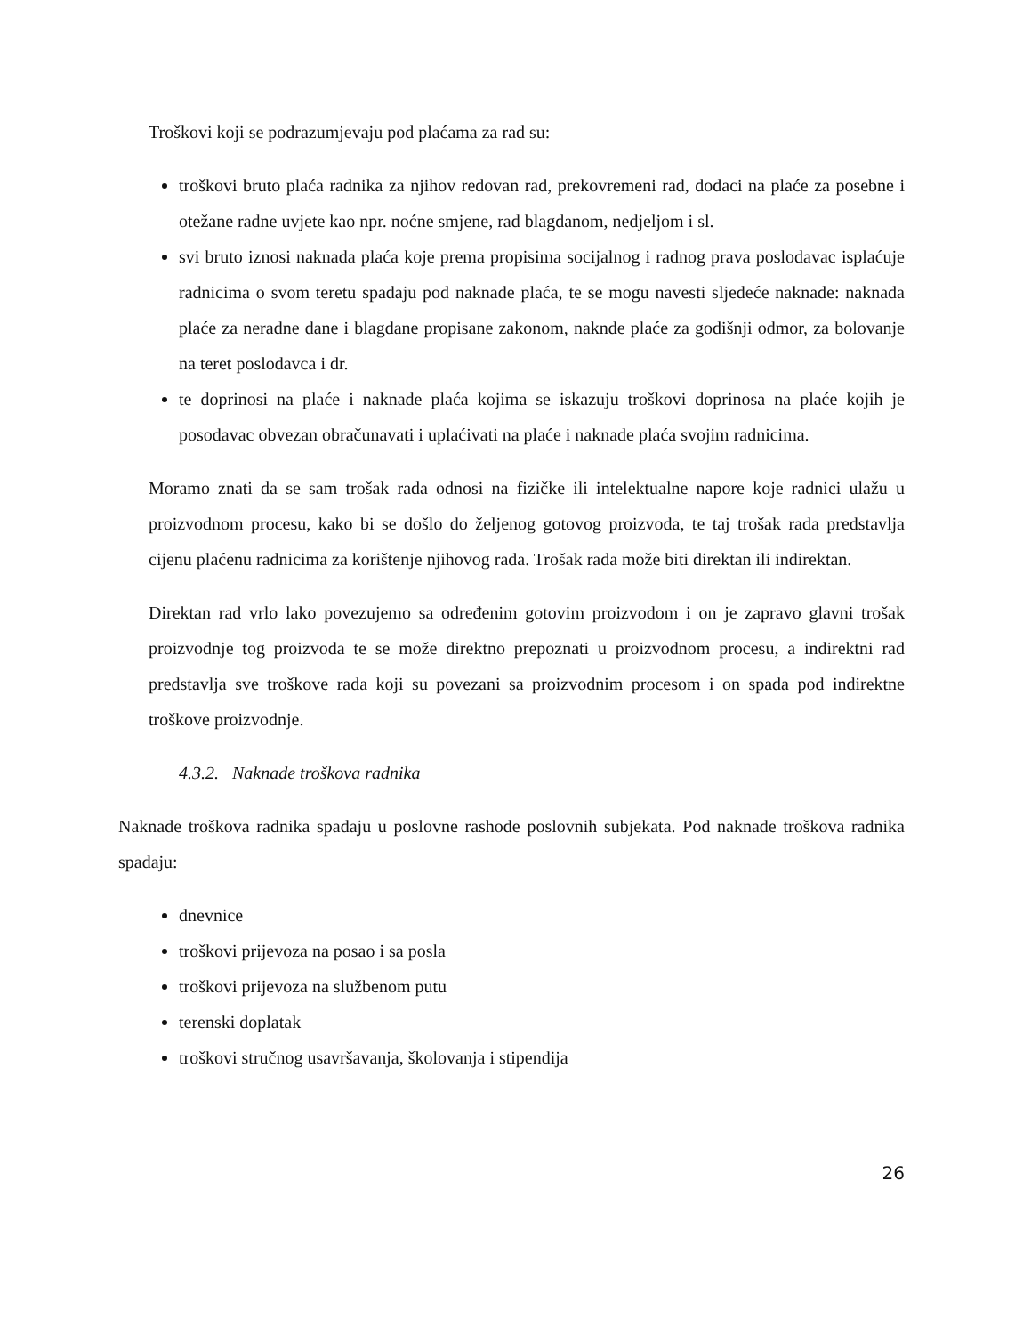Troškovi koji se podrazumjevaju pod plaćama za rad su:
troškovi bruto plaća radnika za njihov redovan rad, prekovremeni rad, dodaci na plaće za posebne i otežane radne uvjete kao npr. noćne smjene, rad blagdanom, nedjeljom i sl.
svi bruto iznosi naknada plaća koje prema propisima socijalnog i radnog prava poslodavac isplaćuje radnicima o svom teretu spadaju pod naknade plaća, te se mogu navesti sljedeće naknade: naknada plaće za neradne dane i blagdane propisane zakonom, naknde plaće za godišnji odmor, za bolovanje na teret poslodavca i dr.
te doprinosi na plaće i naknade plaća kojima se iskazuju troškovi doprinosa na plaće kojih je posodavac obvezan obračunavati i uplaćivati na plaće i naknade plaća svojim radnicima.
Moramo znati da se sam trošak rada odnosi na fizičke ili intelektualne napore koje radnici ulažu u proizvodnom procesu, kako bi se došlo do željenog gotovog proizvoda, te taj trošak rada predstavlja cijenu plaćenu radnicima za korištenje njihovog rada. Trošak rada može biti direktan ili indirektan.
Direktan rad vrlo lako povezujemo sa određenim gotovim proizvodom i on je zapravo glavni trošak proizvodnje tog proizvoda te se može direktno prepoznati u proizvodnom procesu, a indirektni rad predstavlja sve troškove rada koji su povezani sa proizvodnim procesom i on spada pod indirektne troškove proizvodnje.
4.3.2. Naknade troškova radnika
Naknade troškova radnika spadaju u poslovne rashode poslovnih subjekata. Pod naknade troškova radnika spadaju:
dnevnice
troškovi prijevoza na posao i sa posla
troškovi prijevoza na službenom putu
terenski doplatak
troškovi stručnog usavršavanja, školovanja i stipendija
26